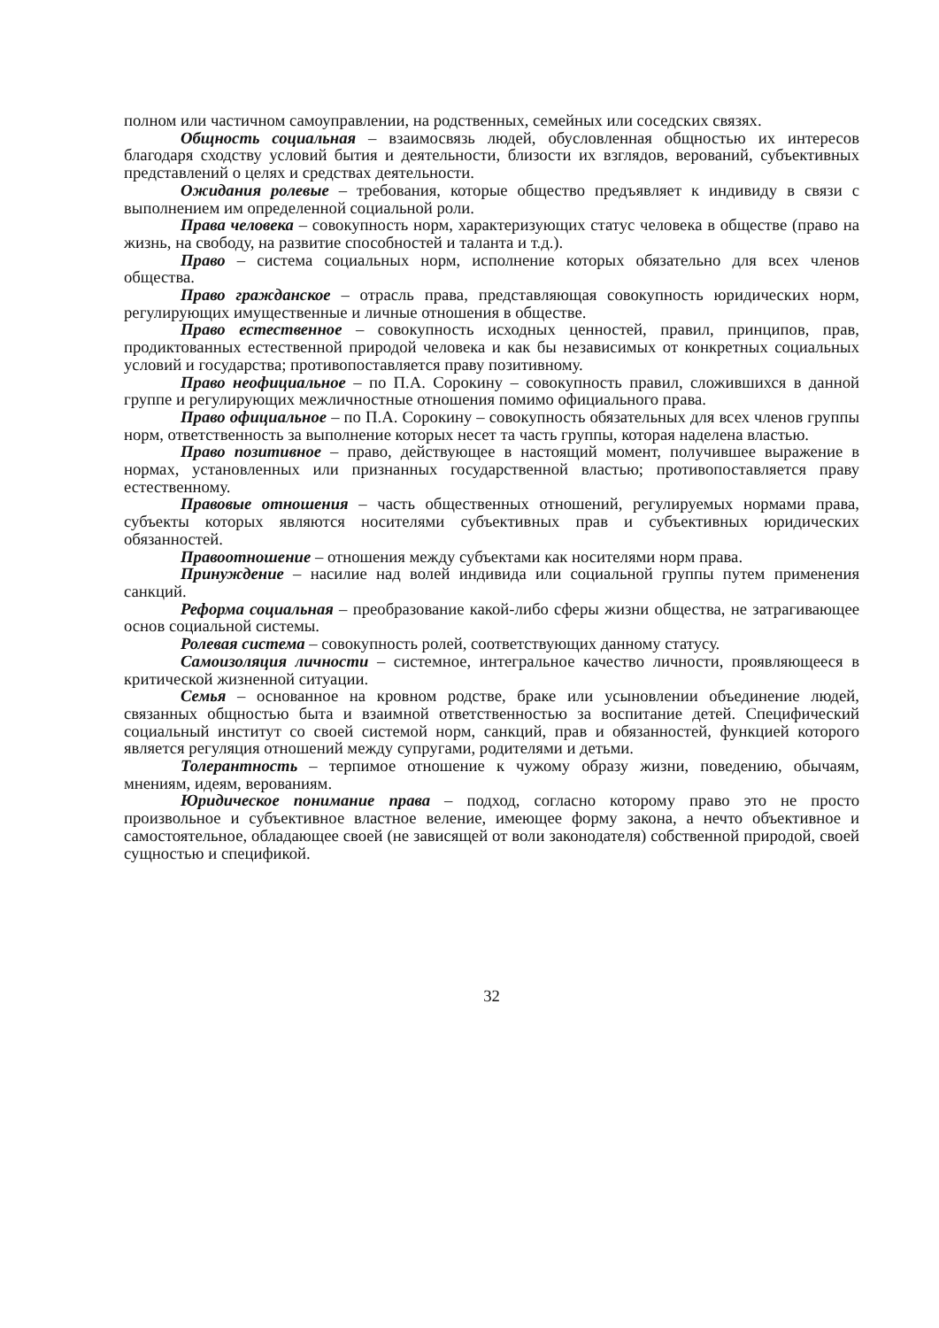полном или частичном самоуправлении, на родственных, семейных или соседских связях.
Общность социальная – взаимосвязь людей, обусловленная общностью их интересов благодаря сходству условий бытия и деятельности, близости их взглядов, верований, субъективных представлений о целях и средствах деятельности.
Ожидания ролевые – требования, которые общество предъявляет к индивиду в связи с выполнением им определенной социальной роли.
Права человека – совокупность норм, характеризующих статус человека в обществе (право на жизнь, на свободу, на развитие способностей и таланта и т.д.).
Право – система социальных норм, исполнение которых обязательно для всех членов общества.
Право гражданское – отрасль права, представляющая совокупность юридических норм, регулирующих имущественные и личные отношения в обществе.
Право естественное – совокупность исходных ценностей, правил, принципов, прав, продиктованных естественной природой человека и как бы независимых от конкретных социальных условий и государства; противопоставляется праву позитивному.
Право неофициальное – по П.А. Сорокину – совокупность правил, сложившихся в данной группе и регулирующих межличностные отношения помимо официального права.
Право официальное – по П.А. Сорокину – совокупность обязательных для всех членов группы норм, ответственность за выполнение которых несет та часть группы, которая наделена властью.
Право позитивное – право, действующее в настоящий момент, получившее выражение в нормах, установленных или признанных государственной властью; противопоставляется праву естественному.
Правовые отношения – часть общественных отношений, регулируемых нормами права, субъекты которых являются носителями субъективных прав и субъективных юридических обязанностей.
Правоотношение – отношения между субъектами как носителями норм права.
Принуждение – насилие над волей индивида или социальной группы путем применения санкций.
Реформа социальная – преобразование какой-либо сферы жизни общества, не затрагивающее основ социальной системы.
Ролевая система – совокупность ролей, соответствующих данному статусу.
Самоизоляция личности – системное, интегральное качество личности, проявляющееся в критической жизненной ситуации.
Семья – основанное на кровном родстве, браке или усыновлении объединение людей, связанных общностью быта и взаимной ответственностью за воспитание детей. Специфический социальный институт со своей системой норм, санкций, прав и обязанностей, функцией которого является регуляция отношений между супругами, родителями и детьми.
Толерантность – терпимое отношение к чужому образу жизни, поведению, обычаям, мнениям, идеям, верованиям.
Юридическое понимание права – подход, согласно которому право это не просто произвольное и субъективное властное веление, имеющее форму закона, а нечто объективное и самостоятельное, обладающее своей (не зависящей от воли законодателя) собственной природой, своей сущностью и спецификой.
32